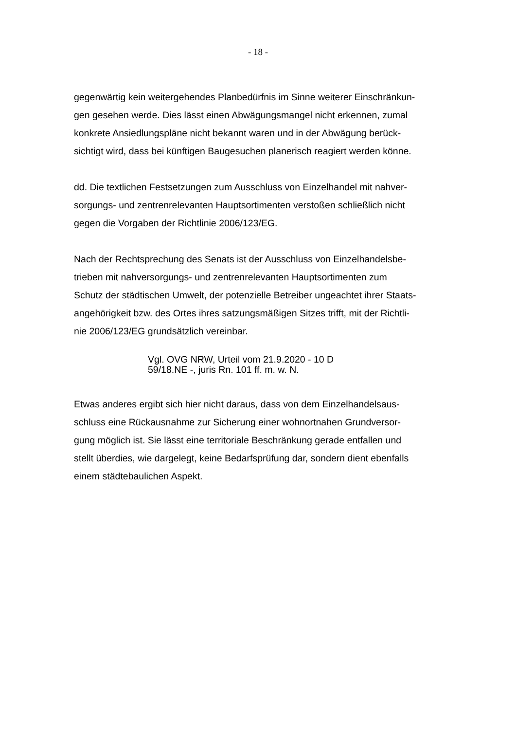- 18 -
gegenwärtig kein weitergehendes Planbedürfnis im Sinne weiterer Einschränkun-
gen gesehen werde. Dies lässt einen Abwägungsmangel nicht erkennen, zumal
konkrete Ansiedlungspläne nicht bekannt waren und in der Abwägung berück-
sichtigt wird, dass bei künftigen Baugesuchen planerisch reagiert werden könne.
dd. Die textlichen Festsetzungen zum Ausschluss von Einzelhandel mit nahver-
sorgungs- und zentrenrelevanten Hauptsortimenten verstoßen schließlich nicht
gegen die Vorgaben der Richtlinie 2006/123/EG.
Nach der Rechtsprechung des Senats ist der Ausschluss von Einzelhandelsbe-
trieben mit nahversorgungs- und zentrenrelevanten Hauptsortimenten zum
Schutz der städtischen Umwelt, der potenzielle Betreiber ungeachtet ihrer Staats-
angehörigkeit bzw. des Ortes ihres satzungsmäßigen Sitzes trifft, mit der Richtli-
nie 2006/123/EG grundsätzlich vereinbar.
Vgl. OVG NRW, Urteil vom 21.9.2020 - 10 D
59/18.NE -, juris Rn. 101 ff. m. w. N.
Etwas anderes ergibt sich hier nicht daraus, dass von dem Einzelhandelsaus-
schluss eine Rückausnahme zur Sicherung einer wohnortnahen Grundversor-
gung möglich ist. Sie lässt eine territoriale Beschränkung gerade entfallen und
stellt überdies, wie dargelegt, keine Bedarfsprüfung dar, sondern dient ebenfalls
einem städtebaulichen Aspekt.